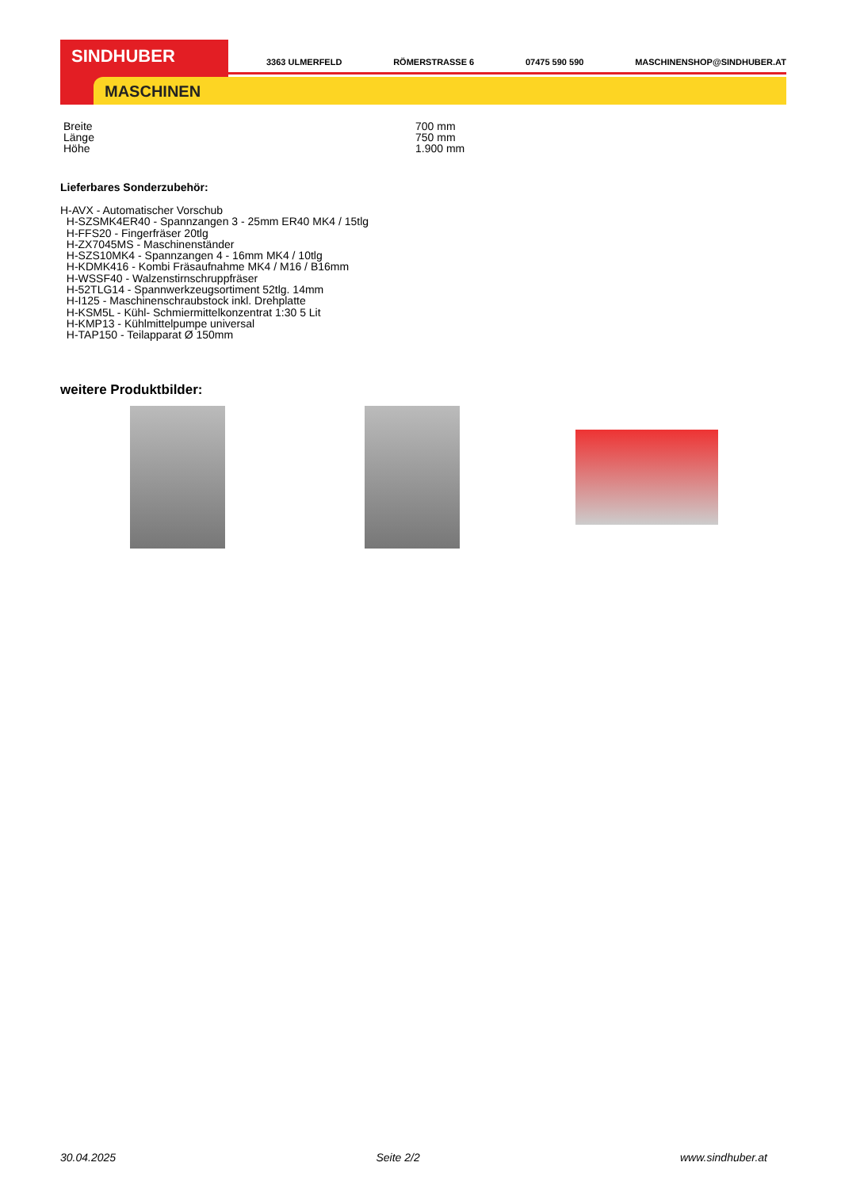SINDHUBER
MASCHINEN
3363 ULMERFELD RÖMERSTRASSE 6 07475 590 590 MASCHINENSHOP@SINDHUBER.AT
| Breite | 700 mm |
| Länge | 750 mm |
| Höhe | 1.900 mm |
Lieferbares Sonderzubehör:
H-AVX - Automatischer Vorschub
H-SZSMK4ER40 - Spannzangen 3 - 25mm ER40 MK4 / 15tlg
H-FFS20 - Fingerfräser 20tlg
H-ZX7045MS - Maschinenständer
H-SZS10MK4 - Spannzangen 4 - 16mm MK4 / 10tlg
H-KDMK416 - Kombi Fräsaufnahme MK4 / M16 / B16mm
H-WSSF40 - Walzenstirnschruppfräser
H-52TLG14 - Spannwerkzeugsortiment 52tlg. 14mm
H-I125 - Maschinenschraubstock inkl. Drehplatte
H-KSM5L - Kühl- Schmiermittelkonzentrat 1:30 5 Lit
H-KMP13 - Kühlmittelpumpe universal
H-TAP150 - Teilapparat Ø 150mm
weitere Produktbilder:
30.04.2025 Seite 2/2 www.sindhuber.at